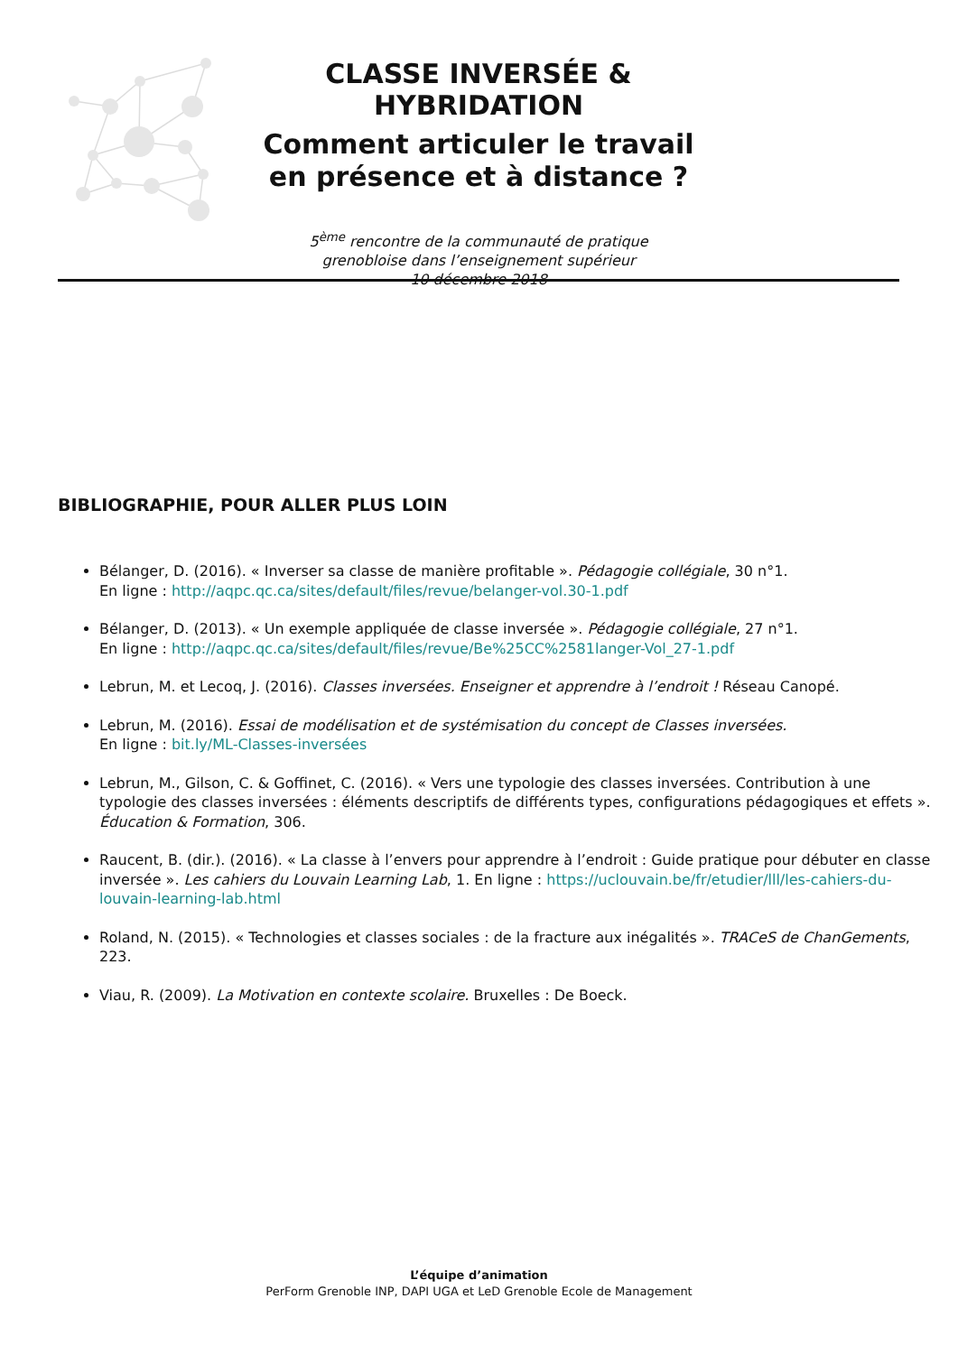CLASSE INVERSÉE & HYBRIDATION
Comment articuler le travail
en présence et à distance ?
5<sup>ème</sup> rencontre de la communauté de pratique
grenobloise dans l’enseignement supérieur
- 10 décembre 2018 -
BIBLIOGRAPHIE, POUR ALLER PLUS LOIN
Bélanger, D. (2016). « Inverser sa classe de manière profitable ». Pédagogie collégiale, 30 n°1.
En ligne : http://aqpc.qc.ca/sites/default/files/revue/belanger-vol.30-1.pdf
Bélanger, D. (2013). « Un exemple appliquée de classe inversée ». Pédagogie collégiale, 27 n°1.
En ligne : http://aqpc.qc.ca/sites/default/files/revue/Be%25CC%2581langer-Vol_27-1.pdf
Lebrun, M. et Lecoq, J. (2016). Classes inversées. Enseigner et apprendre à l’endroit ! Réseau Canopé.
Lebrun, M. (2016). Essai de modélisation et de systémisation du concept de Classes inversées.
En ligne : bit.ly/ML-Classes-inversées
Lebrun, M., Gilson, C. & Goffinet, C. (2016). « Vers une typologie des classes inversées. Contribution à une typologie des classes inversées : éléments descriptifs de différents types, configurations pédagogiques et effets ». Éducation & Formation, 306.
Raucent, B. (dir.). (2016). « La classe à l’envers pour apprendre à l’endroit : Guide pratique pour débuter en classe inversée ». Les cahiers du Louvain Learning Lab, 1. En ligne : https://uclouvain.be/fr/etudier/lll/les-cahiers-du-louvain-learning-lab.html
Roland, N. (2015). « Technologies et classes sociales : de la fracture aux inégalités ». TRACeS de ChanGements, 223.
Viau, R. (2009). La Motivation en contexte scolaire. Bruxelles : De Boeck.
L’équipe d’animation
PerForm Grenoble INP, DAPI UGA et LeD Grenoble Ecole de Management